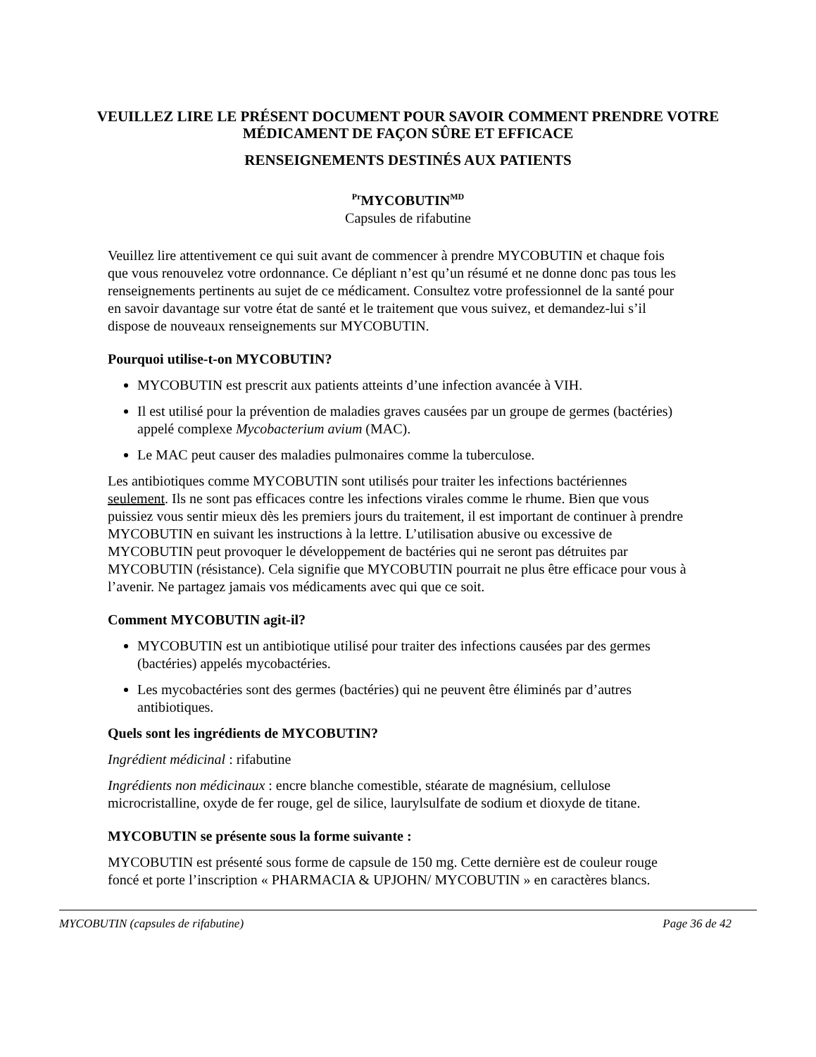VEUILLEZ LIRE LE PRÉSENT DOCUMENT POUR SAVOIR COMMENT PRENDRE VOTRE MÉDICAMENT DE FAÇON SÛRE ET EFFICACE
RENSEIGNEMENTS DESTINÉS AUX PATIENTS
<sup>Pr</sup>MYCOBUTIN<sup>MD</sup>
Capsules de rifabutine
Veuillez lire attentivement ce qui suit avant de commencer à prendre MYCOBUTIN et chaque fois que vous renouvelez votre ordonnance. Ce dépliant n’est qu’un résumé et ne donne donc pas tous les renseignements pertinents au sujet de ce médicament. Consultez votre professionnel de la santé pour en savoir davantage sur votre état de santé et le traitement que vous suivez, et demandez-lui s’il dispose de nouveaux renseignements sur MYCOBUTIN.
Pourquoi utilise-t-on MYCOBUTIN?
MYCOBUTIN est prescrit aux patients atteints d’une infection avancée à VIH.
Il est utilisé pour la prévention de maladies graves causées par un groupe de germes (bactéries) appelé complexe Mycobacterium avium (MAC).
Le MAC peut causer des maladies pulmonaires comme la tuberculose.
Les antibiotiques comme MYCOBUTIN sont utilisés pour traiter les infections bactériennes seulement. Ils ne sont pas efficaces contre les infections virales comme le rhume. Bien que vous puissiez vous sentir mieux dès les premiers jours du traitement, il est important de continuer à prendre MYCOBUTIN en suivant les instructions à la lettre. L’utilisation abusive ou excessive de MYCOBUTIN peut provoquer le développement de bactéries qui ne seront pas détruites par MYCOBUTIN (résistance). Cela signifie que MYCOBUTIN pourrait ne plus être efficace pour vous à l’avenir. Ne partagez jamais vos médicaments avec qui que ce soit.
Comment MYCOBUTIN agit-il?
MYCOBUTIN est un antibiotique utilisé pour traiter des infections causées par des germes (bactéries) appelés mycobactéries.
Les mycobactéries sont des germes (bactéries) qui ne peuvent être éliminés par d’autres antibiotiques.
Quels sont les ingrédients de MYCOBUTIN?
Ingrédient médicinal : rifabutine
Ingrédients non médicinaux : encre blanche comestible, stéarate de magnésium, cellulose microcristalline, oxyde de fer rouge, gel de silice, laurylsulfate de sodium et dioxyde de titane.
MYCOBUTIN se présente sous la forme suivante :
MYCOBUTIN est présenté sous forme de capsule de 150 mg. Cette dernière est de couleur rouge foncé et porte l’inscription « PHARMACIA & UPJOHN/ MYCOBUTIN » en caractères blancs.
MYCOBUTIN (capsules de rifabutine) Page 36 de 42